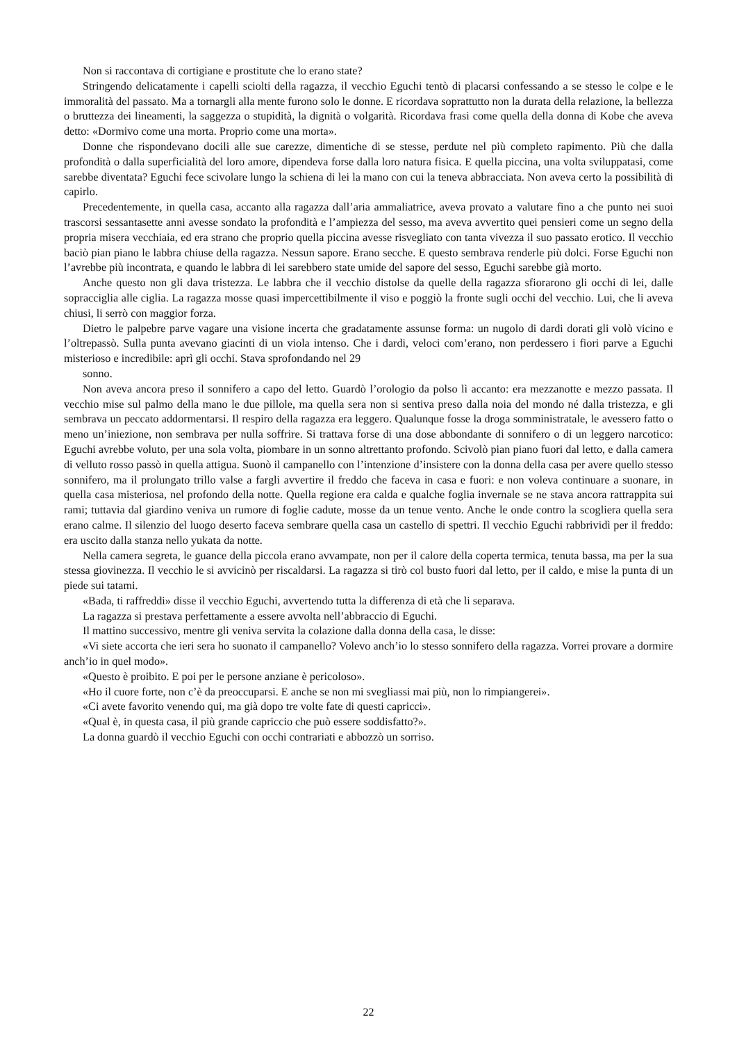Non si raccontava di cortigiane e prostitute che lo erano state?
Stringendo delicatamente i capelli sciolti della ragazza, il vecchio Eguchi tentò di placarsi confessando a se stesso le colpe e le immoralità del passato. Ma a tornargli alla mente furono solo le donne. E ricordava soprattutto non la durata della relazione, la bellezza o bruttezza dei lineamenti, la saggezza o stupidità, la dignità o volgarità. Ricordava frasi come quella della donna di Kobe che aveva detto: «Dormivo come una morta. Proprio come una morta».
Donne che rispondevano docili alle sue carezze, dimentiche di se stesse, perdute nel più completo rapimento. Più che dalla profondità o dalla superficialità del loro amore, dipendeva forse dalla loro natura fisica. E quella piccina, una volta sviluppatasi, come sarebbe diventata? Eguchi fece scivolare lungo la schiena di lei la mano con cui la teneva abbracciata. Non aveva certo la possibilità di capirlo.
Precedentemente, in quella casa, accanto alla ragazza dall’aria ammaliatrice, aveva provato a valutare fino a che punto nei suoi trascorsi sessantasette anni avesse sondato la profondità e l’ampiezza del sesso, ma aveva avvertito quei pensieri come un segno della propria misera vecchiaia, ed era strano che proprio quella piccina avesse risvegliato con tanta vivezza il suo passato erotico. Il vecchio baciò pian piano le labbra chiuse della ragazza. Nessun sapore. Erano secche. E questo sembrava renderle più dolci. Forse Eguchi non l’avrebbe più incontrata, e quando le labbra di lei sarebbero state umide del sapore del sesso, Eguchi sarebbe già morto.
Anche questo non gli dava tristezza. Le labbra che il vecchio distolse da quelle della ragazza sfiorarono gli occhi di lei, dalle sopracciglia alle ciglia. La ragazza mosse quasi impercettibilmente il viso e poggiò la fronte sugli occhi del vecchio. Lui, che li aveva chiusi, li serrò con maggior forza.
Dietro le palpebre parve vagare una visione incerta che gradatamente assunse forma: un nugolo di dardi dorati gli volò vicino e l’oltrepassò. Sulla punta avevano giacinti di un viola intenso. Che i dardi, veloci com’erano, non perdessero i fiori parve a Eguchi misterioso e incredibile: aprì gli occhi. Stava sprofondando nel 29
sonno.
Non aveva ancora preso il sonnifero a capo del letto. Guardò l’orologio da polso lì accanto: era mezzanotte e mezzo passata. Il vecchio mise sul palmo della mano le due pillole, ma quella sera non si sentiva preso dalla noia del mondo né dalla tristezza, e gli sembrava un peccato addormentarsi. Il respiro della ragazza era leggero. Qualunque fosse la droga somministratale, le avessero fatto o meno un’iniezione, non sembrava per nulla soffrire. Si trattava forse di una dose abbondante di sonnifero o di un leggero narcotico: Eguchi avrebbe voluto, per una sola volta, piombare in un sonno altrettanto profondo. Scivolò pian piano fuori dal letto, e dalla camera di velluto rosso passò in quella attigua. Suonò il campanello con l’intenzione d’insistere con la donna della casa per avere quello stesso sonnifero, ma il prolungato trillo valse a fargli avvertire il freddo che faceva in casa e fuori: e non voleva continuare a suonare, in quella casa misteriosa, nel profondo della notte. Quella regione era calda e qualche foglia invernale se ne stava ancora rattrappita sui rami; tuttavia dal giardino veniva un rumore di foglie cadute, mosse da un tenue vento. Anche le onde contro la scogliera quella sera erano calme. Il silenzio del luogo deserto faceva sembrare quella casa un castello di spettri. Il vecchio Eguchi rabbrividì per il freddo: era uscito dalla stanza nello yukata da notte.
Nella camera segreta, le guance della piccola erano avvampate, non per il calore della coperta termica, tenuta bassa, ma per la sua stessa giovinezza. Il vecchio le si avvicinò per riscaldarsi. La ragazza si tirò col busto fuori dal letto, per il caldo, e mise la punta di un piede sui tatami.
«Bada, ti raffreddi» disse il vecchio Eguchi, avvertendo tutta la differenza di età che li separava.
La ragazza si prestava perfettamente a essere avvolta nell’abbraccio di Eguchi.
Il mattino successivo, mentre gli veniva servita la colazione dalla donna della casa, le disse:
«Vi siete accorta che ieri sera ho suonato il campanello? Volevo anch’io lo stesso sonnifero della ragazza. Vorrei provare a dormire anch’io in quel modo».
«Questo è proibito. E poi per le persone anziane è pericoloso».
«Ho il cuore forte, non c’è da preoccuparsi. E anche se non mi svegliassi mai più, non lo rimpiangerei».
«Ci avete favorito venendo qui, ma già dopo tre volte fate di questi capricci».
«Qual è, in questa casa, il più grande capriccio che può essere soddisfatto?».
La donna guardò il vecchio Eguchi con occhi contrariati e abbozzò un sorriso.
22